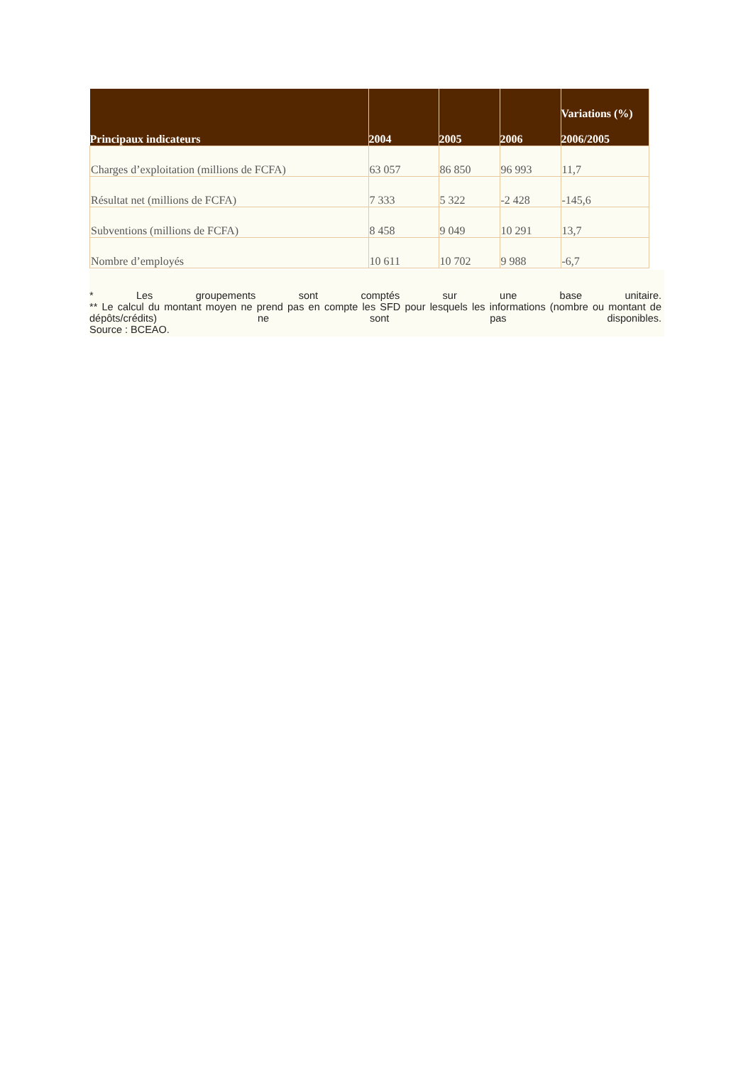| Principaux indicateurs | 2004 | 2005 | 2006 | Variations (%) 2006/2005 |
| --- | --- | --- | --- | --- |
| Charges d’exploitation (millions de FCFA) | 63 057 | 86 850 | 96 993 | 11,7 |
| Résultat net (millions de FCFA) | 7 333 | 5 322 | -2 428 | -145,6 |
| Subventions (millions de FCFA) | 8 458 | 9 049 | 10 291 | 13,7 |
| Nombre d’employés | 10 611 | 10 702 | 9 988 | -6,7 |
* Les groupements sont comptés sur une base unitaire.
** Le calcul du montant moyen ne prend pas en compte les SFD pour lesquels les informations (nombre ou montant de dépôts/crédits) ne sont pas disponibles.
Source : BCEAO.